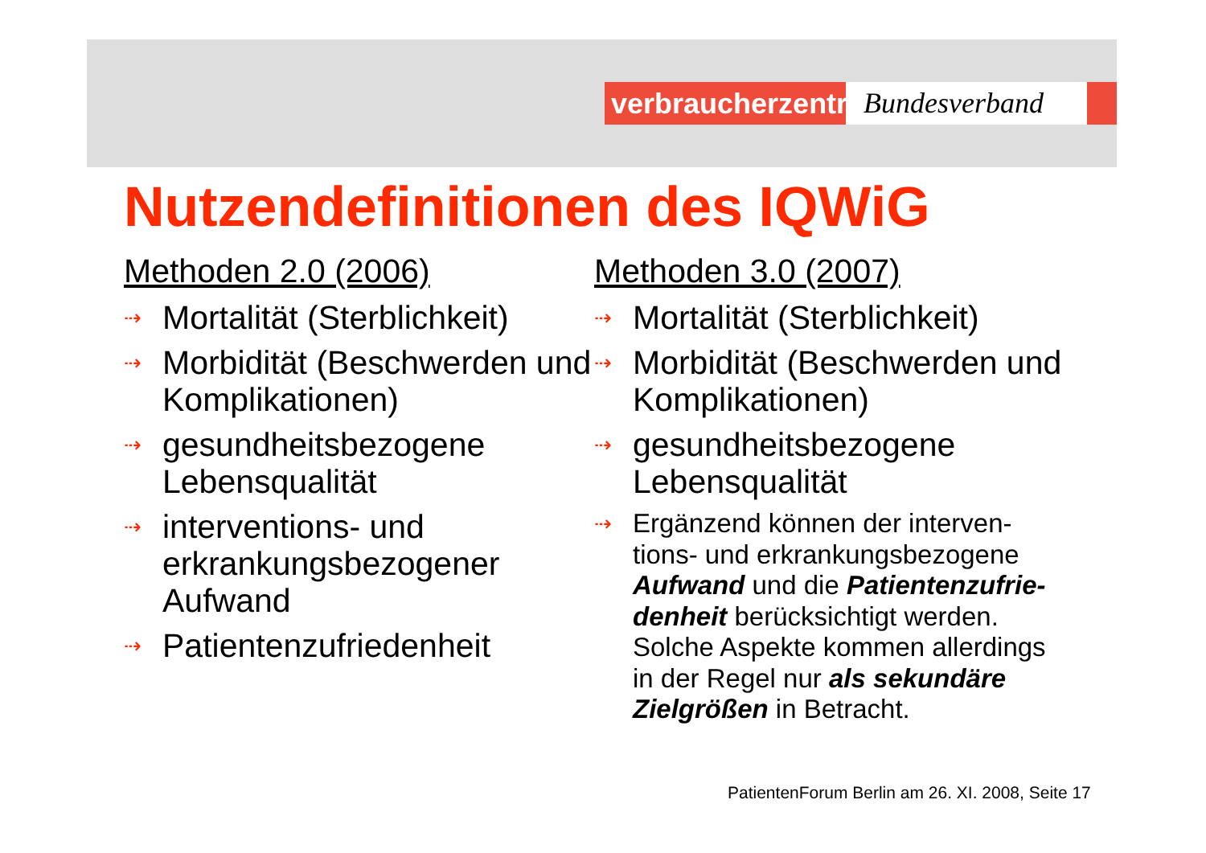verbraucherzentrale
Bundesverband
Nutzendefinitionen des IQWiG
Methoden 2.0 (2006)
⇢ Mortalität (Sterblichkeit)
⇢ Morbidität (Beschwerden und Komplikationen)
⇢ gesundheitsbezogene Lebensqualität
⇢ interventions- und erkrankungsbezogener Aufwand
⇢ Patientenzufriedenheit
Methoden 3.0 (2007)
⇢ Mortalität (Sterblichkeit)
⇢ Morbidität (Beschwerden und Komplikationen)
⇢ gesundheitsbezogene Lebensqualität
⇢ Ergänzend können der interven-tions- und erkrankungsbezogene Aufwand und die Patientenzufrie-denheit berücksichtigt werden. Solche Aspekte kommen allerdings in der Regel nur als sekundäre Zielgrößen in Betracht.
PatientenForum Berlin am 26. XI. 2008, Seite 17